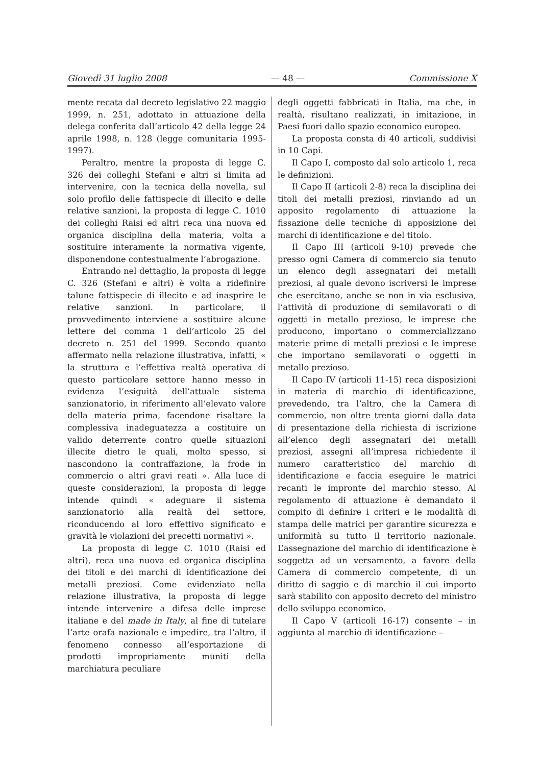Giovedì 31 luglio 2008 — 48 — Commissione X
mente recata dal decreto legislativo 22 maggio 1999, n. 251, adottato in attuazione della delega conferita dall’articolo 42 della legge 24 aprile 1998, n. 128 (legge comunitaria 1995-1997).
Peraltro, mentre la proposta di legge C. 326 dei colleghi Stefani e altri si limita ad intervenire, con la tecnica della novella, sul solo profilo delle fattispecie di illecito e delle relative sanzioni, la proposta di legge C. 1010 dei colleghi Raisi ed altri reca una nuova ed organica disciplina della materia, volta a sostituire interamente la normativa vigente, disponendone contestualmente l’abrogazione.
Entrando nel dettaglio, la proposta di legge C. 326 (Stefani e altri) è volta a ridefinire talune fattispecie di illecito e ad inasprire le relative sanzioni. In particolare, il provvedimento interviene a sostituire alcune lettere del comma 1 dell’articolo 25 del decreto n. 251 del 1999. Secondo quanto affermato nella relazione illustrativa, infatti, « la struttura e l’effettiva realtà operativa di questo particolare settore hanno messo in evidenza l’esiguità dell’attuale sistema sanzionatorio, in riferimento all’elevato valore della materia prima, facendone risaltare la complessiva inadeguatezza a costituire un valido deterrente contro quelle situazioni illecite dietro le quali, molto spesso, si nascondono la contraffazione, la frode in commercio o altri gravi reati ». Alla luce di queste considerazioni, la proposta di legge intende quindi « adeguare il sistema sanzionatorio alla realtà del settore, riconducendo al loro effettivo significato e gravità le violazioni dei precetti normativi ».
La proposta di legge C. 1010 (Raisi ed altri), reca una nuova ed organica disciplina dei titoli e dei marchi di identificazione dei metalli preziosi. Come evidenziato nella relazione illustrativa, la proposta di legge intende intervenire a difesa delle imprese italiane e del made in Italy, al fine di tutelare l’arte orafa nazionale e impedire, tra l’altro, il fenomeno connesso all’esportazione di prodotti impropriamente muniti della marchiatura peculiare
degli oggetti fabbricati in Italia, ma che, in realtà, risultano realizzati, in imitazione, in Paesi fuori dallo spazio economico europeo.
La proposta consta di 40 articoli, suddivisi in 10 Capi.
Il Capo I, composto dal solo articolo 1, reca le definizioni.
Il Capo II (articoli 2-8) reca la disciplina dei titoli dei metalli preziosi, rinviando ad un apposito regolamento di attuazione la fissazione delle tecniche di apposizione dei marchi di identificazione e del titolo.
Il Capo III (articoli 9-10) prevede che presso ogni Camera di commercio sia tenuto un elenco degli assegnatari dei metalli preziosi, al quale devono iscriversi le imprese che esercitano, anche se non in via esclusiva, l’attività di produzione di semilavorati o di oggetti in metallo prezioso, le imprese che producono, importano o commercializzano materie prime di metalli preziosi e le imprese che importano semilavorati o oggetti in metallo prezioso.
Il Capo IV (articoli 11-15) reca disposizioni in materia di marchio di identificazione, prevedendo, tra l’altro, che la Camera di commercio, non oltre trenta giorni dalla data di presentazione della richiesta di iscrizione all’elenco degli assegnatari dei metalli preziosi, assegni all’impresa richiedente il numero caratteristico del marchio di identificazione e faccia eseguire le matrici recanti le impronte del marchio stesso. Al regolamento di attuazione è demandato il compito di definire i criteri e le modalità di stampa delle matrici per garantire sicurezza e uniformità su tutto il territorio nazionale. L’assegnazione del marchio di identificazione è soggetta ad un versamento, a favore della Camera di commercio competente, di un diritto di saggio e di marchio il cui importo sarà stabilito con apposito decreto del ministro dello sviluppo economico.
Il Capo V (articoli 16-17) consente – in aggiunta al marchio di identificazione –